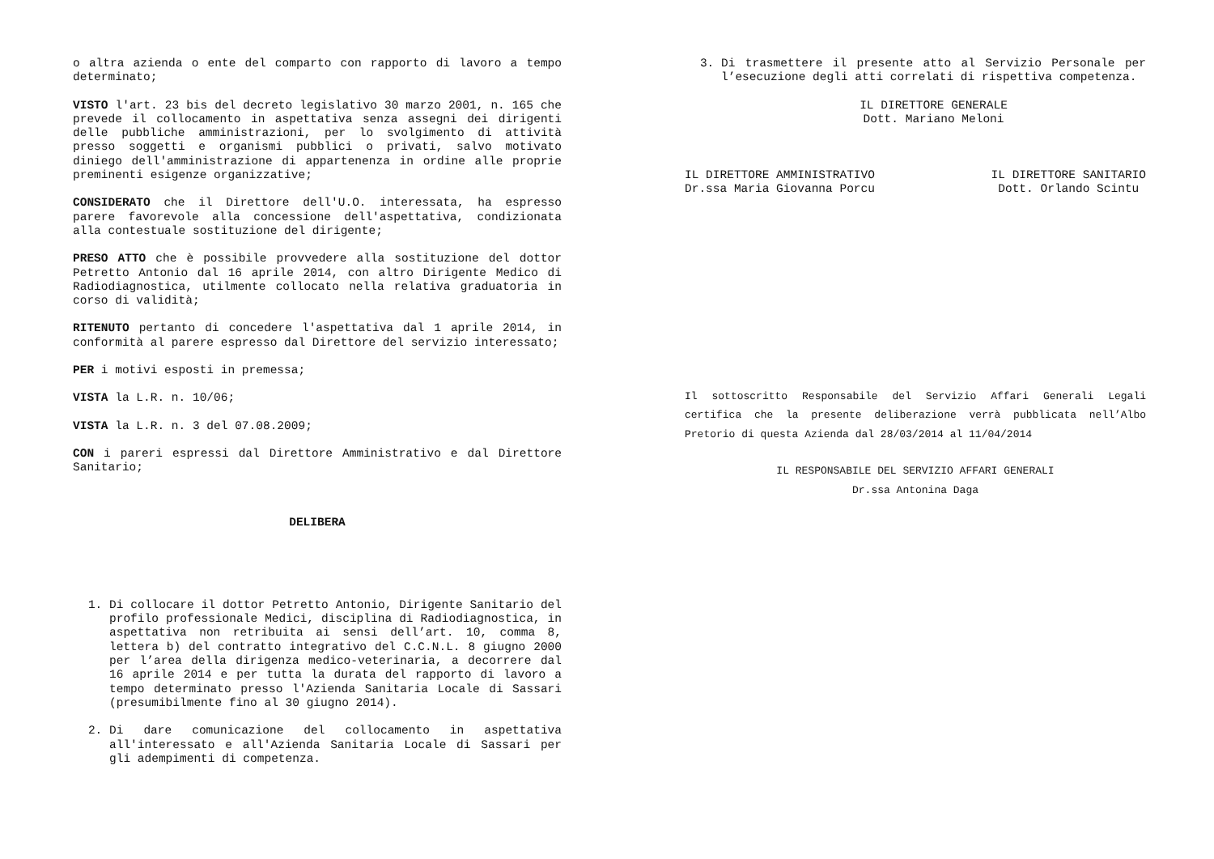o altra azienda o ente del comparto con rapporto di lavoro a tempo determinato;
VISTO l'art. 23 bis del decreto legislativo 30 marzo 2001, n. 165 che prevede il collocamento in aspettativa senza assegni dei dirigenti delle pubbliche amministrazioni, per lo svolgimento di attività presso soggetti e organismi pubblici o privati, salvo motivato diniego dell'amministrazione di appartenenza in ordine alle proprie preminenti esigenze organizzative;
CONSIDERATO che il Direttore dell'U.O. interessata, ha espresso parere favorevole alla concessione dell'aspettativa, condizionata alla contestuale sostituzione del dirigente;
PRESO ATTO che è possibile provvedere alla sostituzione del dottor Petretto Antonio dal 16 aprile 2014, con altro Dirigente Medico di Radiodiagnostica, utilmente collocato nella relativa graduatoria in corso di validità;
RITENUTO pertanto di concedere l'aspettativa dal 1 aprile 2014, in conformità al parere espresso dal Direttore del servizio interessato;
PER i motivi esposti in premessa;
VISTA la L.R. n. 10/06;
VISTA la L.R. n. 3 del 07.08.2009;
CON i pareri espressi dal Direttore Amministrativo e dal Direttore Sanitario;
DELIBERA
1. Di collocare il dottor Petretto Antonio, Dirigente Sanitario del profilo professionale Medici, disciplina di Radiodiagnostica, in aspettativa non retribuita ai sensi dell’art. 10, comma 8, lettera b) del contratto integrativo del C.C.N.L. 8 giugno 2000 per l’area della dirigenza medico-veterinaria, a decorrere dal 16 aprile 2014 e per tutta la durata del rapporto di lavoro a tempo determinato presso l'Azienda Sanitaria Locale di Sassari (presumibilmente fino al 30 giugno 2014).
2. Di dare comunicazione del collocamento in aspettativa all'interessato e all'Azienda Sanitaria Locale di Sassari per gli adempimenti di competenza.
3. Di trasmettere il presente atto al Servizio Personale per l’esecuzione degli atti correlati di rispettiva competenza.
IL DIRETTORE GENERALE
Dott. Mariano Meloni
IL DIRETTORE AMMINISTRATIVO
Dr.ssa Maria Giovanna Porcu
IL DIRETTORE SANITARIO
Dott. Orlando Scintu
Il sottoscritto Responsabile del Servizio Affari Generali Legali certifica che la presente deliberazione verrà pubblicata nell’Albo Pretorio di questa Azienda dal 28/03/2014 al 11/04/2014
IL RESPONSABILE DEL SERVIZIO AFFARI GENERALI
Dr.ssa Antonina Daga